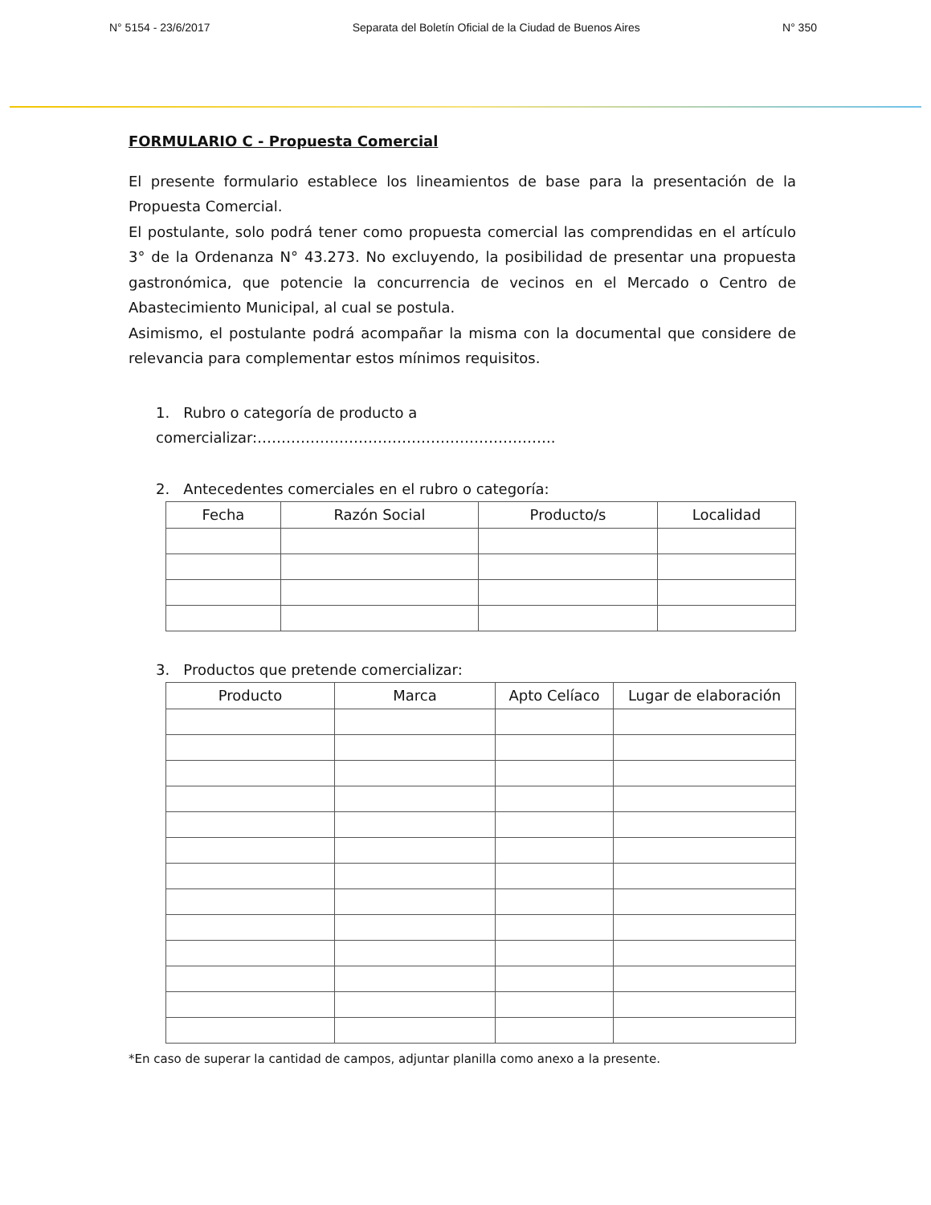N° 5154 - 23/6/2017 Separata del Boletín Oficial de la Ciudad de Buenos Aires N° 350
FORMULARIO C - Propuesta Comercial
El presente formulario establece los lineamientos de base para la presentación de la Propuesta Comercial.
El postulante, solo podrá tener como propuesta comercial las comprendidas en el artículo 3° de la Ordenanza N° 43.273. No excluyendo, la posibilidad de presentar una propuesta gastronómica, que potencie la concurrencia de vecinos en el Mercado o Centro de Abastecimiento Municipal, al cual se postula.
Asimismo, el postulante podrá acompañar la misma con la documental que considere de relevancia para complementar estos mínimos requisitos.
1. Rubro o categoría de producto a comercializar:……………………………………………………..
2. Antecedentes comerciales en el rubro o categoría:
| Fecha | Razón Social | Producto/s | Localidad |
| --- | --- | --- | --- |
3. Productos que pretende comercializar:
| Producto | Marca | Apto Celíaco | Lugar de elaboración |
| --- | --- | --- | --- |
*En caso de superar la cantidad de campos, adjuntar planilla como anexo a la presente.